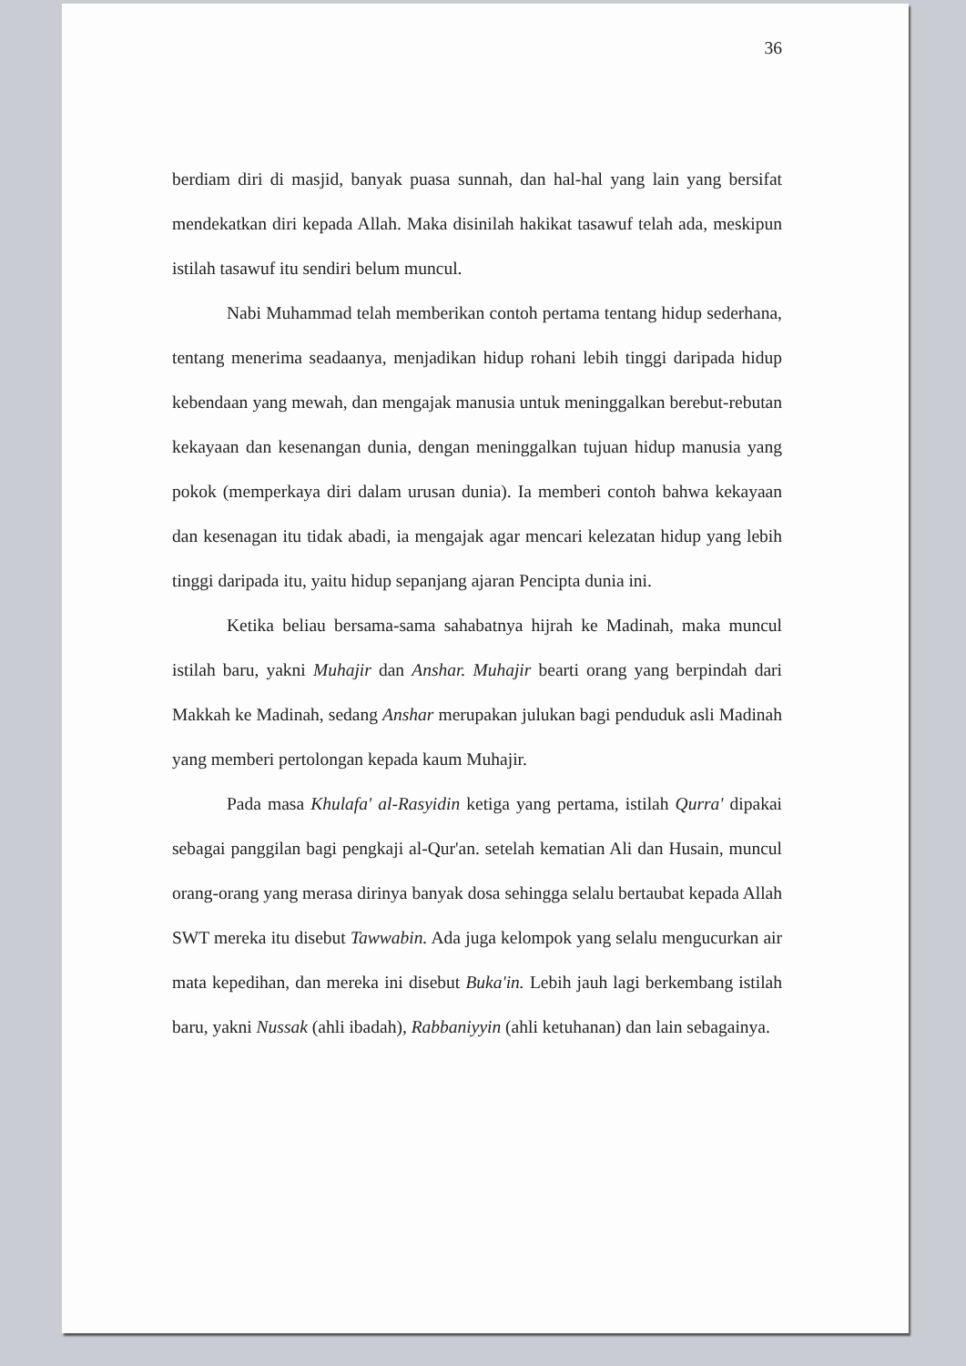36
berdiam diri di masjid, banyak puasa sunnah, dan hal-hal yang lain yang bersifat mendekatkan diri kepada Allah. Maka disinilah hakikat tasawuf telah ada, meskipun istilah tasawuf itu sendiri belum muncul.
Nabi Muhammad telah memberikan contoh pertama tentang hidup sederhana, tentang menerima seadaanya, menjadikan hidup rohani lebih tinggi daripada hidup kebendaan yang mewah, dan mengajak manusia untuk meninggalkan berebut-rebutan kekayaan dan kesenangan dunia, dengan meninggalkan tujuan hidup manusia yang pokok (memperkaya diri dalam urusan dunia). Ia memberi contoh bahwa kekayaan dan kesenagan itu tidak abadi, ia mengajak agar mencari kelezatan hidup yang lebih tinggi daripada itu, yaitu hidup sepanjang ajaran Pencipta dunia ini.
Ketika beliau bersama-sama sahabatnya hijrah ke Madinah, maka muncul istilah baru, yakni Muhajir dan Anshar. Muhajir bearti orang yang berpindah dari Makkah ke Madinah, sedang Anshar merupakan julukan bagi penduduk asli Madinah yang memberi pertolongan kepada kaum Muhajir.
Pada masa Khulafa' al-Rasyidin ketiga yang pertama, istilah Qurra' dipakai sebagai panggilan bagi pengkaji al-Qur'an. setelah kematian Ali dan Husain, muncul orang-orang yang merasa dirinya banyak dosa sehingga selalu bertaubat kepada Allah SWT mereka itu disebut Tawwabin. Ada juga kelompok yang selalu mengucurkan air mata kepedihan, dan mereka ini disebut Buka'in. Lebih jauh lagi berkembang istilah baru, yakni Nussak (ahli ibadah), Rabbaniyyin (ahli ketuhanan) dan lain sebagainya.